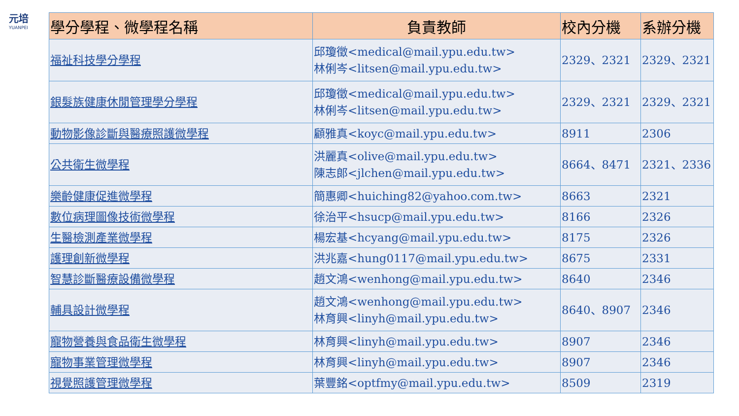元培
YUANPEI
| 學分學程、微學程名稱 | 負責教師 | 校內分機 | 系辦分機 |
| --- | --- | --- | --- |
| 福祉科技學分學程 | 邱瓊徵<medical@mail.ypu.edu.tw> 林俐岑<litsen@mail.ypu.edu.tw> | 2329、2321 | 2329、2321 |
| 銀髮族健康休閒管理學分學程 | 邱瓊徵<medical@mail.ypu.edu.tw> 林俐岑<litsen@mail.ypu.edu.tw> | 2329、2321 | 2329、2321 |
| 動物影像診斷與醫療照護微學程 | 顧雅真<koyc@mail.ypu.edu.tw> | 8911 | 2306 |
| 公共衛生微學程 | 洪麗真<olive@mail.ypu.edu.tw> 陳志郎<jlchen@mail.ypu.edu.tw> | 8664、8471 | 2321、2336 |
| 樂齡健康促進微學程 | 簡惠卿<huiching82@yahoo.com.tw> | 8663 | 2321 |
| 數位病理圖像技術微學程 | 徐治平<hsucp@mail.ypu.edu.tw> | 8166 | 2326 |
| 生醫檢測產業微學程 | 楊宏基<hcyang@mail.ypu.edu.tw> | 8175 | 2326 |
| 護理創新微學程 | 洪兆嘉<hung0117@mail.ypu.edu.tw> | 8675 | 2331 |
| 智慧診斷醫療設備微學程 | 趙文鴻<wenhong@mail.ypu.edu.tw> | 8640 | 2346 |
| 輔具設計微學程 | 趙文鴻<wenhong@mail.ypu.edu.tw> 林育興<linyh@mail.ypu.edu.tw> | 8640、8907 | 2346 |
| 寵物營養與食品衛生微學程 | 林育興<linyh@mail.ypu.edu.tw> | 8907 | 2346 |
| 寵物事業管理微學程 | 林育興<linyh@mail.ypu.edu.tw> | 8907 | 2346 |
| 視覺照護管理微學程 | 葉豐銘<optfmy@mail.ypu.edu.tw> | 8509 | 2319 |